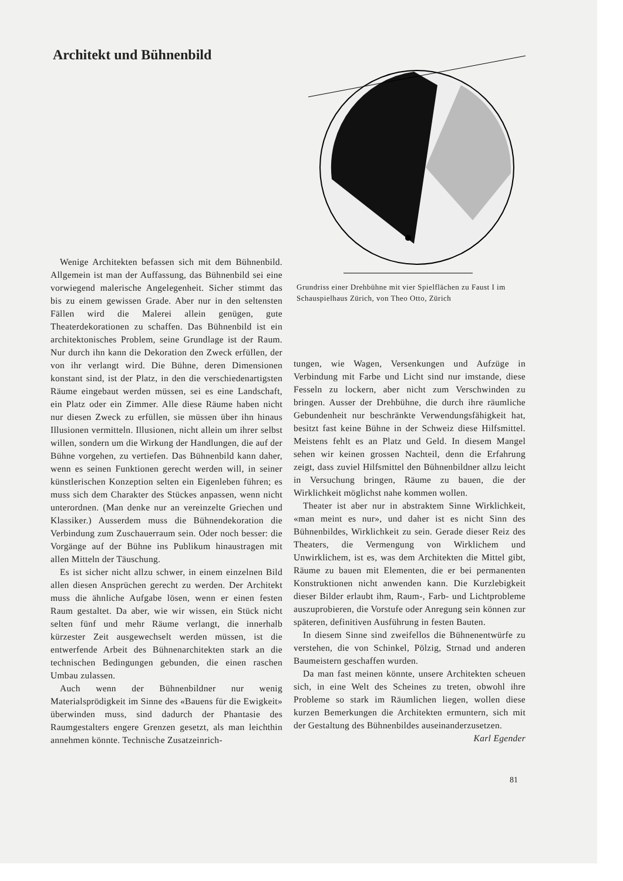Architekt und Bühnenbild
Grundriss einer Drehbühne mit vier Spielflächen zu Faust I im Schauspielhaus Zürich, von Theo Otto, Zürich
Wenige Architekten befassen sich mit dem Bühnenbild. Allgemein ist man der Auffassung, das Bühnenbild sei eine vorwiegend malerische Angelegenheit. Sicher stimmt das bis zu einem gewissen Grade. Aber nur in den seltensten Fällen wird die Malerei allein genügen, gute Theaterdekorationen zu schaffen. Das Bühnenbild ist ein architektonisches Problem, seine Grundlage ist der Raum. Nur durch ihn kann die Dekoration den Zweck erfüllen, der von ihr verlangt wird. Die Bühne, deren Dimensionen konstant sind, ist der Platz, in den die verschiedenartigsten Räume eingebaut werden müssen, sei es eine Landschaft, ein Platz oder ein Zimmer. Alle diese Räume haben nicht nur diesen Zweck zu erfüllen, sie müssen über ihn hinaus Illusionen vermitteln. Illusionen, nicht allein um ihrer selbst willen, sondern um die Wirkung der Handlungen, die auf der Bühne vorgehen, zu vertiefen. Das Bühnenbild kann daher, wenn es seinen Funktionen gerecht werden will, in seiner künstlerischen Konzeption selten ein Eigenleben führen; es muss sich dem Charakter des Stückes anpassen, wenn nicht unterordnen. (Man denke nur an vereinzelte Griechen und Klassiker.) Ausserdem muss die Bühnendekoration die Verbindung zum Zuschauerraum sein. Oder noch besser: die Vorgänge auf der Bühne ins Publikum hinaustragen mit allen Mitteln der Täuschung.
Es ist sicher nicht allzu schwer, in einem einzelnen Bild allen diesen Ansprüchen gerecht zu werden. Der Architekt muss die ähnliche Aufgabe lösen, wenn er einen festen Raum gestaltet. Da aber, wie wir wissen, ein Stück nicht selten fünf und mehr Räume verlangt, die innerhalb kürzester Zeit ausgewechselt werden müssen, ist die entwerfende Arbeit des Bühnenarchitekten stark an die technischen Bedingungen gebunden, die einen raschen Umbau zulassen.
Auch wenn der Bühnenbildner nur wenig Materialsprödigkeit im Sinne des «Bauens für die Ewigkeit» überwinden muss, sind dadurch der Phantasie des Raumgestalters engere Grenzen gesetzt, als man leichthin annehmen könnte. Technische Zusatzeinrich-
tungen, wie Wagen, Versenkungen und Aufzüge in Verbindung mit Farbe und Licht sind nur imstande, diese Fesseln zu lockern, aber nicht zum Verschwinden zu bringen. Ausser der Drehbühne, die durch ihre räumliche Gebundenheit nur beschränkte Verwendungsfähigkeit hat, besitzt fast keine Bühne in der Schweiz diese Hilfsmittel. Meistens fehlt es an Platz und Geld. In diesem Mangel sehen wir keinen grossen Nachteil, denn die Erfahrung zeigt, dass zuviel Hilfsmittel den Bühnenbildner allzu leicht in Versuchung bringen, Räume zu bauen, die der Wirklichkeit möglichst nahe kommen wollen.
Theater ist aber nur in abstraktem Sinne Wirklichkeit, «man meint es nur», und daher ist es nicht Sinn des Bühnenbildes, Wirklichkeit zu sein. Gerade dieser Reiz des Theaters, die Vermengung von Wirklichem und Unwirklichem, ist es, was dem Architekten die Mittel gibt, Räume zu bauen mit Elementen, die er bei permanenten Konstruktionen nicht anwenden kann. Die Kurzlebigkeit dieser Bilder erlaubt ihm, Raum-, Farb- und Lichtprobleme auszuprobieren, die Vorstufe oder Anregung sein können zur späteren, definitiven Ausführung in festen Bauten.
In diesem Sinne sind zweifellos die Bühnenentwürfe zu verstehen, die von Schinkel, Pölzig, Strnad und anderen Baumeistern geschaffen wurden.
Da man fast meinen könnte, unsere Architekten scheuen sich, in eine Welt des Scheines zu treten, obwohl ihre Probleme so stark im Räumlichen liegen, wollen diese kurzen Bemerkungen die Architekten ermuntern, sich mit der Gestaltung des Bühnenbildes auseinanderzusetzen. Karl Egender
81